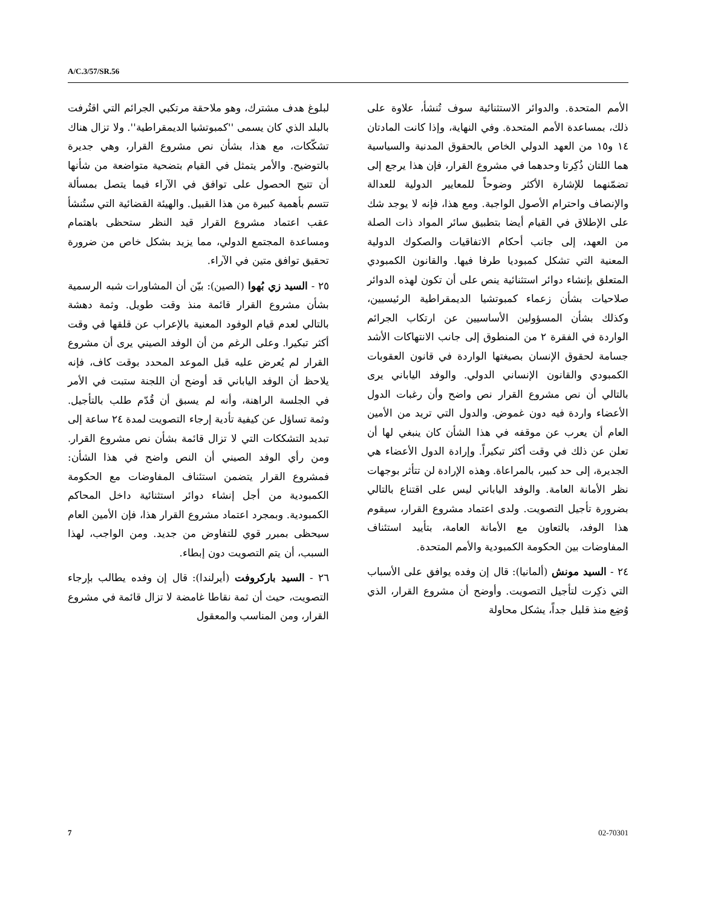A/C.3/57/SR.56
الأمم المتحدة. والدوائر الاستثنائية سوف تُنشأ، علاوة على ذلك، بمساعدة الأمم المتحدة. وفي النهاية، وإذا كانت المادتان ١٤ و١٥ من العهد الدولي الخاص بالحقوق المدنية والسياسية هما اللتان ذُكِرتا وحدهما في مشروع القرار، فإن هذا يرجع إلى تضمّنهما للإشارة الأكثر وضوحاً للمعايير الدولية للعدالة والإنصاف واحترام الأصول الواجبة. ومع هذا، فإنه لا يوجد شك على الإطلاق في القيام أيضا بتطبيق سائر المواد ذات الصلة من العهد، إلى جانب أحكام الاتفاقيات والصكوك الدولية المعنية التي تشكل كمبوديا طرفا فيها. والقانون الكمبودي المتعلق بإنشاء دوائر استثنائية ينص على أن تكون لهذه الدوائر صلاحيات بشأن زعماء كمبوتشيا الديمقراطية الرئيسيين، وكذلك بشأن المسؤولين الأساسيين عن ارتكاب الجرائم الواردة في الفقرة ٢ من المنطوق إلى جانب الانتهاكات الأشد جسامة لحقوق الإنسان بصيغتها الواردة في قانون العقوبات الكمبودي والقانون الإنساني الدولي. والوفد الياباني يرى بالتالي أن نص مشروع القرار نص واضح وأن رغبات الدول الأعضاء واردة فيه دون غموض. والدول التي تريد من الأمين العام أن يعرب عن موقفه في هذا الشأن كان ينبغي لها أن تعلن عن ذلك في وقت أكثر تبكيراً. وإرادة الدول الأعضاء هي الجديرة، إلى حد كبير، بالمراعاة. وهذه الإرادة لن تتأثر بوجهات نظر الأمانة العامة. والوفد الياباني ليس على اقتناع بالتالي بضرورة تأجيل التصويت. ولدى اعتماد مشروع القرار، سيقوم هذا الوفد، بالتعاون مع الأمانة العامة، بتأييد استئناف المفاوضات بين الحكومة الكمبودية والأمم المتحدة.
٢٤ - السيد مونش (ألمانيا): قال إن وفده يوافق على الأسباب التي ذكِرت لتأجيل التصويت. وأوضح أن مشروع القرار، الذي وُضِع منذ قليل جداً، يشكل محاولة
لبلوغ هدف مشترك، وهو ملاحقة مرتكبي الجرائم التي اقتُرفت بالبلد الذي كان يسمى ''كمبوتشيا الديمقراطية''. ولا تزال هناك تشكّكات، مع هذا، بشأن نص مشروع القرار، وهي جديرة بالتوضيح. والأمر يتمثل في القيام بتضحية متواضعة من شأنها أن تتيح الحصول على توافق في الآراء فيما يتصل بمسألة تتسم بأهمية كبيرة من هذا القبيل. والهيئة القضائية التي ستُنشأ عقب اعتماد مشروع القرار قيد النظر ستحظى باهتمام ومساعدة المجتمع الدولي، مما يزيد بشكل خاص من ضرورة تحقيق توافق متين في الآراء.
٢٥ - السيد زي بُهوا (الصين): بيّن أن المشاورات شبه الرسمية بشأن مشروع القرار قائمة منذ وقت طويل. وثمة دهشة بالتالي لعدم قيام الوفود المعنية بالإعراب عن قلقها في وقت أكثر تبكيرا. وعلى الرغم من أن الوفد الصيني يرى أن مشروع القرار لم يُعرض عليه قبل الموعد المحدد بوقت كاف، فإنه يلاحظ أن الوفد الياباني قد أوضح أن اللجنة ستبت في الأمر في الجلسة الراهنة، وأنه لم يسبق أن قُدّم طلب بالتأجيل. وثمة تساؤل عن كيفية تأدية إرجاء التصويت لمدة ٢٤ ساعة إلى تبديد التشككات التي لا تزال قائمة بشأن نص مشروع القرار. ومن رأي الوفد الصيني أن النص واضح في هذا الشأن: فمشروع القرار يتضمن استئناف المفاوضات مع الحكومة الكمبودية من أجل إنشاء دوائر استثنائية داخل المحاكم الكمبودية. وبمجرد اعتماد مشروع القرار هذا، فإن الأمين العام سيحظى بمبرر قوي للتفاوض من جديد. ومن الواجب، لهذا السبب، أن يتم التصويت دون إبطاء.
٢٦ - السيد باركروفت (أيرلندا): قال إن وفده يطالب بإرجاء التصويت، حيث أن ثمة نقاطا غامضة لا تزال قائمة في مشروع القرار، ومن المناسب والمعقول
7 02-70301